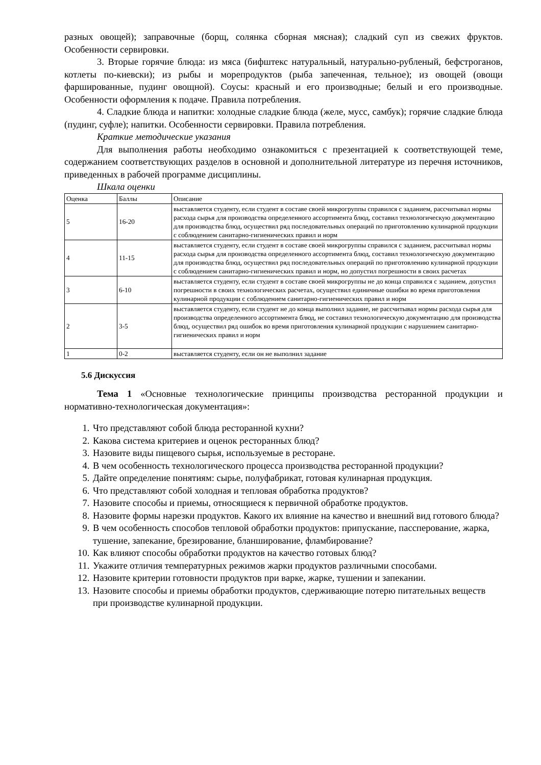разных овощей); заправочные (борщ, солянка сборная мясная); сладкий суп из свежих фруктов. Особенности сервировки.
3. Вторые горячие блюда: из мяса (бифштекс натуральный, натурально-рубленый, бефстроганов, котлеты по-киевски); из рыбы и морепродуктов (рыба запеченная, тельное); из овощей (овощи фаршированные, пудинг овощной). Соусы: красный и его производные; белый и его производные. Особенности оформления к подаче. Правила потребления.
4. Сладкие блюда и напитки: холодные сладкие блюда (желе, мусс, самбук); горячие сладкие блюда (пудинг, суфле); напитки. Особенности сервировки. Правила потребления.
Краткие методические указания
Для выполнения работы необходимо ознакомиться с презентацией к соответствующей теме, содержанием соответствующих разделов в основной и дополнительной литературе из перечня источников, приведенных в рабочей программе дисциплины.
Шкала оценки
| Оценка | Баллы | Описание |
| 5 | 16-20 | выставляется студенту, если студент в составе своей микрогруппы справился с заданием, рассчитывал нормы расхода сырья для производства определенного ассортимента блюд, составил технологическую документацию для производства блюд, осуществил ряд последовательных операций по приготовлению кулинарной продукции с соблюдением санитарно-гигиенических правил и норм |
| 4 | 11-15 | выставляется студенту, если студент в составе своей микрогруппы справился с заданием, рассчитывал нормы расхода сырья для производства определенного ассортимента блюд, составил технологическую документацию для производства блюд, осуществил ряд последовательных операций по приготовлению кулинарной продукции с соблюдением санитарно-гигиенических правил и норм, но допустил погрешности в своих расчетах |
| 3 | 6-10 | выставляется студенту, если студент в составе своей микрогруппы не до конца справился с заданием, допустил погрешности в своих технологических расчетах, осуществил единичные ошибки во время приготовления кулинарной продукции с соблюдением санитарно-гигиенических правил и норм |
| 2 | 3-5 | выставляется студенту, если студент не до конца выполнил задание, не рассчитывал нормы расхода сырья для производства определенного ассортимента блюд, не составил технологическую документацию для производства блюд, осуществил ряд ошибок во время приготовления кулинарной продукции с нарушением санитарно-гигиенических правил и норм |
| 1 | 0-2 | выставляется студенту, если он не выполнил задание |
5.6 Дискуссия
Тема 1 «Основные технологические принципы производства ресторанной продукции и нормативно-технологическая документация»:
1. Что представляют собой блюда ресторанной кухни?
2. Какова система критериев и оценок ресторанных блюд?
3. Назовите виды пищевого сырья, используемые в ресторане.
4. В чем особенность технологического процесса производства ресторанной продукции?
5. Дайте определение понятиям: сырье, полуфабрикат, готовая кулинарная продукция.
6. Что представляют собой холодная и тепловая обработка продуктов?
7. Назовите способы и приемы, относящиеся к первичной обработке продуктов.
8. Назовите формы нарезки продуктов. Какого их влияние на качество и внешний вид готового блюда?
9. В чем особенность способов тепловой обработки продуктов: припускание, пассперование, жарка, тушение, запекание, брезирование, бланширование, фламбирование?
10. Как влияют способы обработки продуктов на качество готовых блюд?
11. Укажите отличия температурных режимов жарки продуктов различными способами.
12. Назовите критерии готовности продуктов при варке, жарке, тушении и запекании.
13. Назовите способы и приемы обработки продуктов, сдерживающие потерю питательных веществ при производстве кулинарной продукции.